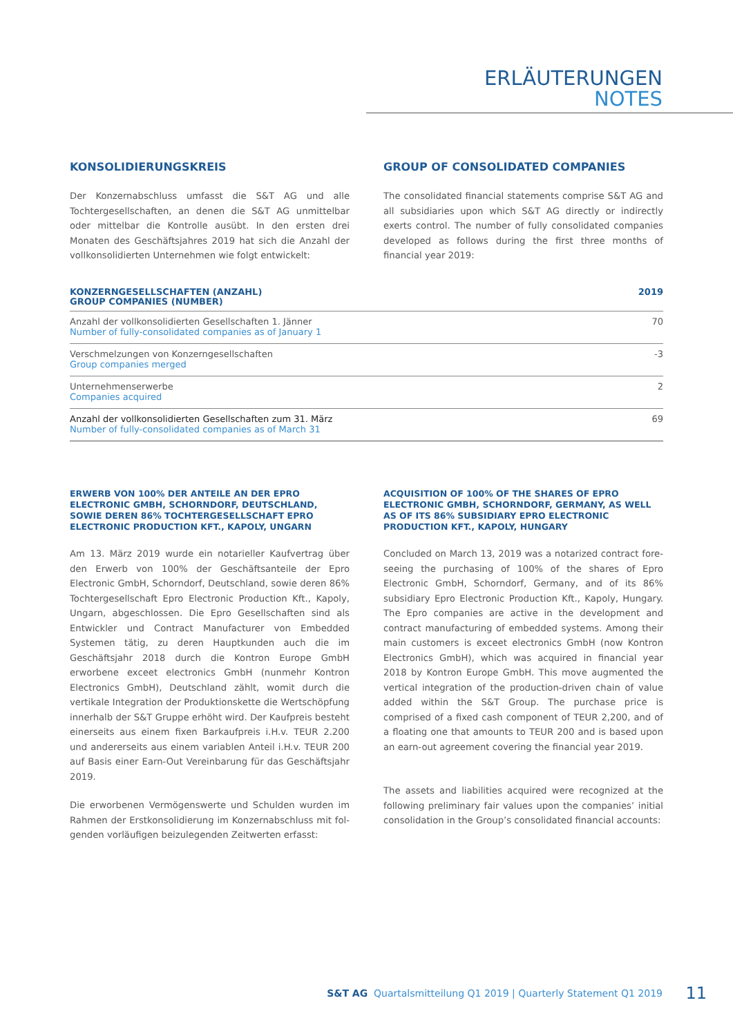ERLÄUTERUNGEN
NOTES
KONSOLIDIERUNGSKREIS
Der Konzernabschluss umfasst die S&T AG und alle Tochterge­sellschaften, an denen die S&T AG unmittelbar oder mittelbar die Kontrolle ausübt. In den ersten drei Monaten des Geschäfts­jahres 2019 hat sich die Anzahl der vollkonsolidierten Unterneh­men wie folgt entwickelt:
GROUP OF CONSOLIDATED COMPANIES
The consolidated financial statements comprise S&T AG and all subsidiaries upon which S&T AG directly or indirectly exerts control. The number of fully consolidated companies developed as follows during the first three months of financial year 2019:
| KONZERNGESELLSCHAFTEN (ANZAHL) GROUP COMPANIES (NUMBER) | 2019 |
| --- | --- |
| Anzahl der vollkonsolidierten Gesellschaften 1. Jänner Number of fully-consolidated companies as of January 1 | 70 |
| Verschmelzungen von Konzerngesellschaften Group companies merged | -3 |
| Unternehmenserwerbe Companies acquired | 2 |
| Anzahl der vollkonsolidierten Gesellschaften zum 31. März Number of fully-consolidated companies as of March 31 | 69 |
ERWERB VON 100% DER ANTEILE AN DER EPRO ELECTRONIC GMBH, SCHORNDORF, DEUTSCHLAND, SOWIE DEREN 86% TOCHTERGESELLSCHAFT EPRO ELECTRONIC PRODUCTION KFT., KAPOLY, UNGARN
Am 13. März 2019 wurde ein notarieller Kaufvertrag über den Erwerb von 100% der Geschäftsanteile der Epro Electronic GmbH, Schorndorf, Deutschland, sowie deren 86% Tochter­gesellschaft Epro Electronic Production Kft., Kapoly, Ungarn, abgeschlossen. Die Epro Gesellschaften sind als Entwickler und Contract Manufacturer von Embedded Systemen tätig, zu deren Hauptkunden auch die im Geschäftsjahr 2018 durch die Kontron Europe GmbH erworbene exceet electronics GmbH (nunmehr Kontron Electronics GmbH), Deutschland zählt, womit durch die vertikale Integration der Produktionskette die Wertschöpfung innerhalb der S&T Gruppe erhöht wird. Der Kaufpreis besteht einerseits aus einem fixen Barkaufpreis i.H.v. TEUR 2.200 und andererseits aus einem variablen Anteil i.H.v. TEUR 200 auf Basis einer Earn-Out Vereinbarung für das Geschäftsjahr 2019.
Die erworbenen Vermögenswerte und Schulden wurden im Rahmen der Erstkonsolidierung im Konzernabschluss mit fol­genden vorläufigen beizulegenden Zeitwerten erfasst:
ACQUISITION OF 100% OF THE SHARES OF EPRO ELECTRONIC GMBH, SCHORNDORF, GERMANY, AS WELL AS OF ITS 86% SUBSIDIARY EPRO ELECTRONIC PRODUCTION KFT., KAPOLY, HUNGARY
Concluded on March 13, 2019 was a notarized contract fore­seeing the purchasing of 100% of the shares of Epro Electronic GmbH, Schorndorf, Germany, and of its 86% subsidiary Epro Electronic Production Kft., Kapoly, Hungary. The Epro compa­nies are active in the development and contract manufacturing of embedded systems. Among their main customers is exceet electronics GmbH (now Kontron Electronics GmbH), which was acquired in financial year 2018 by Kontron Europe GmbH. This move augmented the vertical integration of the production-dri­ven chain of value added within the S&T Group. The purchase price is comprised of a fixed cash component of TEUR 2,200, and of a floating one that amounts to TEUR 200 and is based upon an earn-out agreement covering the financial year 2019.
The assets and liabilities acquired were recognized at the fol­lowing preliminary fair values upon the companies’ initial conso­lidation in the Group’s consolidated financial accounts:
S&T AG Quartalsmitteilung Q1 2019 | Quarterly Statement Q1 2019
11